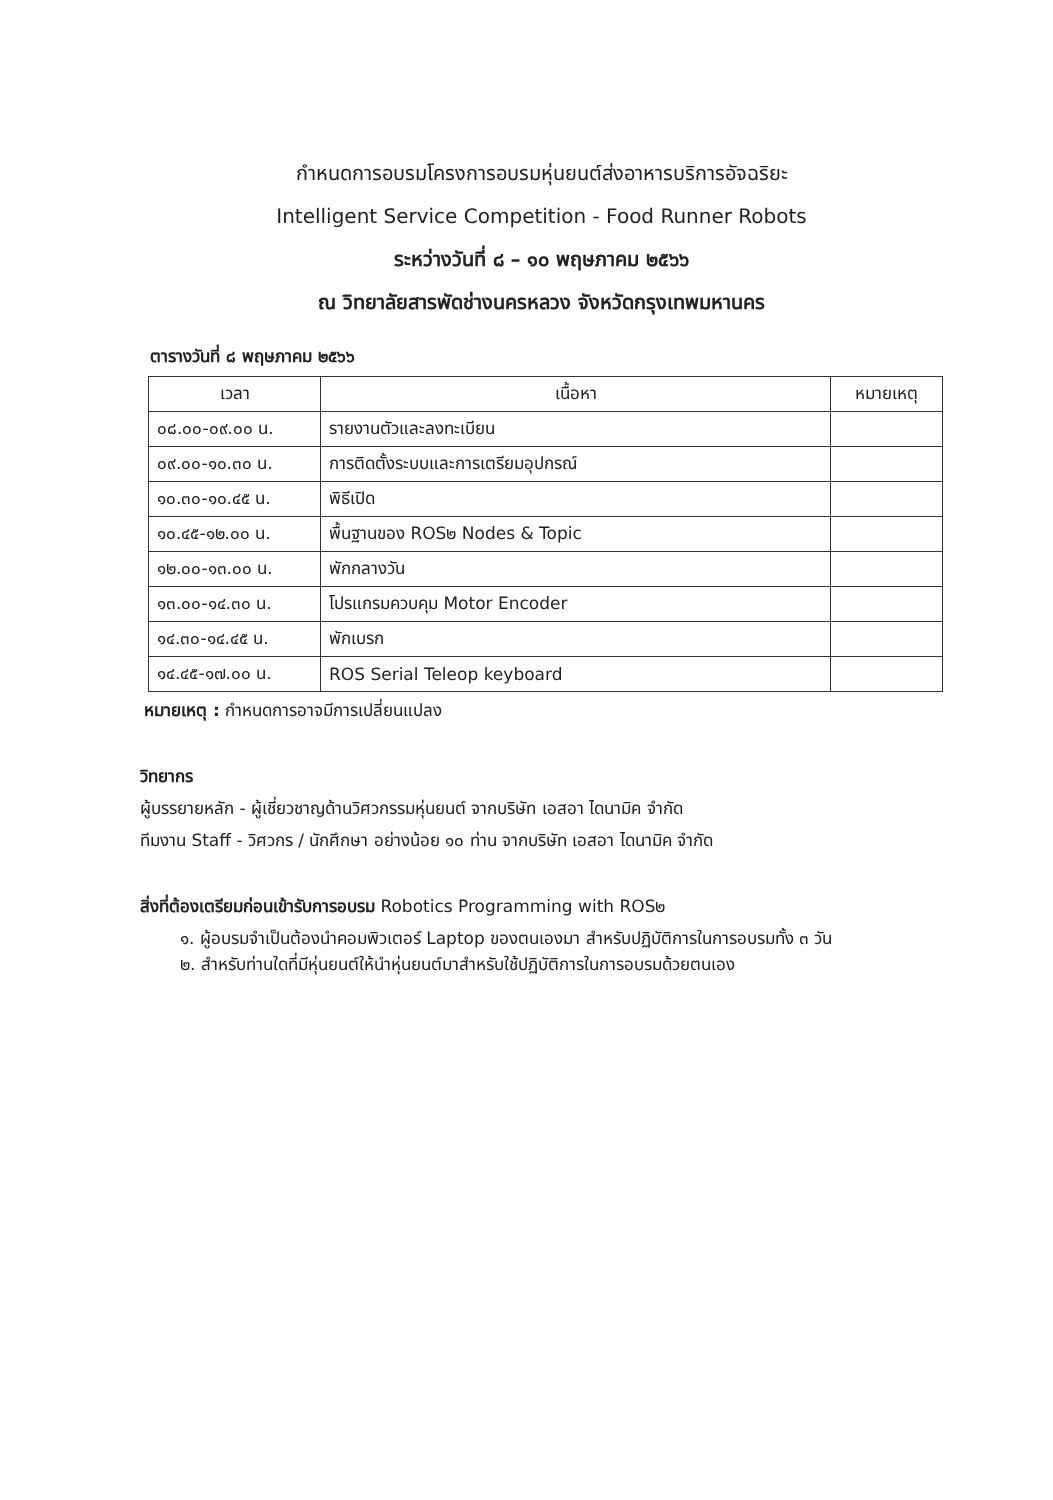กำหนดการอบรมโครงการอบรมหุ่นยนต์ส่งอาหารบริการอัจฉริยะ
Intelligent Service Competition - Food Runner Robots
ระหว่างวันที่ ๘ – ๑๐ พฤษภาคม ๒๕๖๖
ณ วิทยาลัยสารพัดช่างนครหลวง จังหวัดกรุงเทพมหานคร
ตารางวันที่ ๘ พฤษภาคม ๒๕๖๖
| เวลา | เนื้อหา | หมายเหตุ |
| --- | --- | --- |
| ๐๘.๐๐-๐๙.๐๐ น. | รายงานตัวและลงทะเบียน | |
| ๐๙.๐๐-๑๐.๓๐ น. | การติดตั้งระบบและการเตรียมอุปกรณ์ | |
| ๑๐.๓๐-๑๐.๔๕ น. | พิธีเปิด | |
| ๑๐.๔๕-๑๒.๐๐ น. | พื้นฐานของ ROS๒ Nodes & Topic | |
| ๑๒.๐๐-๑๓.๐๐ น. | พักกลางวัน | |
| ๑๓.๐๐-๑๔.๓๐ น. | โปรแกรมควบคุม Motor Encoder | |
| ๑๔.๓๐-๑๔.๔๕ น. | พักเบรก | |
| ๑๔.๔๕-๑๗.๐๐ น. | ROS Serial Teleop keyboard | |
หมายเหตุ : กำหนดการอาจมีการเปลี่ยนแปลง
วิทยากร
ผู้บรรยายหลัก - ผู้เชี่ยวชาญด้านวิศวกรรมหุ่นยนต์ จากบริษัท เอสอา ไดนามิค จำกัด
ทีมงาน Staff - วิศวกร / นักศึกษา อย่างน้อย ๑๐ ท่าน จากบริษัท เอสอา ไดนามิค จำกัด
สิ่งที่ต้องเตรียมก่อนเข้ารับการอบรม Robotics Programming with ROS๒
๑. ผู้อบรมจำเป็นต้องนำคอมพิวเตอร์ Laptop ของตนเองมา สำหรับปฏิบัติการในการอบรมทั้ง ๓ วัน
๒. สำหรับท่านใดที่มีหุ่นยนต์ให้นำหุ่นยนต์มาสำหรับใช้ปฏิบัติการในการอบรมด้วยตนเอง